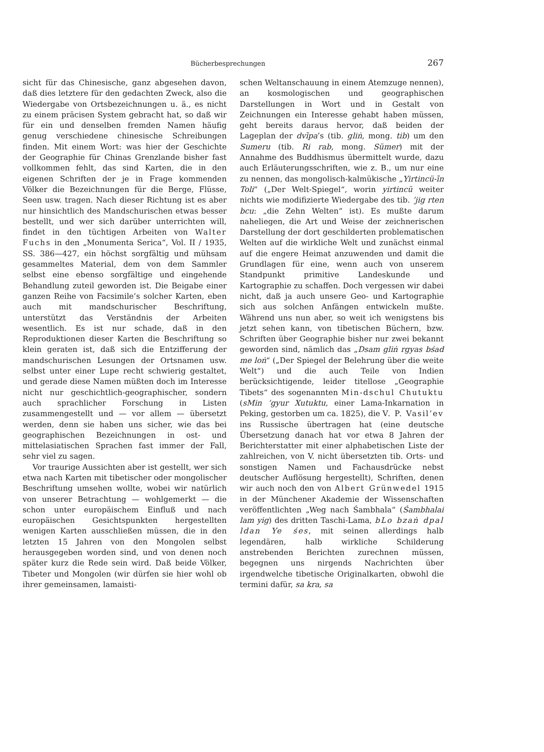Bücherbesprechungen 267
sicht für das Chinesische, ganz abgesehen davon, daß dies letztere für den gedachten Zweck, also die Wiedergabe von Ortsbezeichnungen u. ä., es nicht zu einem präcisen System gebracht hat, so daß wir für ein und denselben fremden Namen häufig genug verschiedene chinesische Schreibungen finden. Mit einem Wort: was hier der Geschichte der Geographie für Chinas Grenzlande bisher fast vollkommen fehlt, das sind Karten, die in den eigenen Schriften der je in Frage kommenden Völker die Bezeichnungen für die Berge, Flüsse, Seen usw. tragen. Nach dieser Richtung ist es aber nur hinsichtlich des Mandschurischen etwas besser bestellt, und wer sich darüber unterrichten will, findet in den tüchtigen Arbeiten von Walter Fuchs in den „Monumenta Serica“, Vol. II / 1935, SS. 386—427, ein höchst sorgfältig und mühsam gesammeltes Material, dem von dem Sammler selbst eine ebenso sorgfältige und eingehende Behandlung zuteil geworden ist. Die Beigabe einer ganzen Reihe von Facsimile’s solcher Karten, eben auch mit mandschurischer Beschriftung, unterstützt das Verständnis der Arbeiten wesentlich. Es ist nur schade, daß in den Reproduktionen dieser Karten die Beschriftung so klein geraten ist, daß sich die Entzifferung der mandschurischen Lesungen der Ortsnamen usw. selbst unter einer Lupe recht schwierig gestaltet, und gerade diese Namen müßten doch im Interesse nicht nur geschichtlich-geographischer, sondern auch sprachlicher Forschung in Listen zusammengestellt und — vor allem — übersetzt werden, denn sie haben uns sicher, wie das bei geographischen Bezeichnungen in ost- und mittelasiatischen Sprachen fast immer der Fall, sehr viel zu sagen.
Vor traurige Aussichten aber ist gestellt, wer sich etwa nach Karten mit tibetischer oder mongolischer Beschriftung umsehen wollte, wobei wir natürlich von unserer Betrachtung — wohlgemerkt — die schon unter europäischem Einfluß und nach europäischen Gesichtspunkten hergestellten wenigen Karten ausschließen müssen, die in den letzten 15 Jahren von den Mongolen selbst herausgegeben worden sind, und von denen noch später kurz die Rede sein wird. Daß beide Völker, Tibeter und Mongolen (wir dürfen sie hier wohl ob ihrer gemeinsamen, lamaisti-
schen Weltanschauung in einem Atemzuge nennen), an kosmologischen und geographischen Darstellungen in Wort und in Gestalt von Zeichnungen ein Interesse gehabt haben müssen, geht bereits daraus hervor, daß beiden der Lageplan der dvīpa’s (tib. gliṅ, mong. tib) um den Sumeru (tib. Ri rab, mong. Sümer) mit der Annahme des Buddhismus übermittelt wurde, dazu auch Erläuterungsschriften, wie z. B., um nur eine zu nennen, das mongolisch-kalmükische „Yirtincü-īn Toli“ („Der Welt-Spiegel“, worin yirtincü weiter nichts wie modifizierte Wiedergabe des tib. ’jig rten bcu: „die Zehn Welten“ ist). Es mußte darum naheliegen, die Art und Weise der zeichnerischen Darstellung der dort geschilderten problematischen Welten auf die wirkliche Welt und zunächst einmal auf die engere Heimat anzuwenden und damit die Grundlagen für eine, wenn auch von unserem Standpunkt primitive Landeskunde und Kartographie zu schaffen. Doch vergessen wir dabei nicht, daß ja auch unsere Geo- und Kartographie sich aus solchen Anfängen entwickeln mußte. Während uns nun aber, so weit ich wenigstens bis jetzt sehen kann, von tibetischen Büchern, bzw. Schriften über Geographie bisher nur zwei bekannt geworden sind, nämlich das „Dsam gliṅ rgyas bśad me loṅ“ („Der Spiegel der Belehrung über die weite Welt“) und die auch Teile von Indien berücksichtigende, leider titellose „Geographie Tibets“ des sogenannten Min-dschul Chutuktu (sMin ’gyur Xutuktu, einer Lama-Inkarnation in Peking, gestorben um ca. 1825), die V. P. Vasil’ev ins Russische übertragen hat (eine deutsche Übersetzung danach hat vor etwa 8 Jahren der Berichterstatter mit einer alphabetischen Liste der zahlreichen, von V. nicht übersetzten tib. Orts- und sonstigen Namen und Fachausdrücke nebst deutscher Auflösung hergestellt), Schriften, denen wir auch noch den von Albert Grünwedel 1915 in der Münchener Akademie der Wissenschaften veröffentlichten „Weg nach Śambhala“ (Śambhalai lam yig) des dritten Taschi-Lama, bLo bzaṅ dpal ldan Ye śes, mit seinen allerdings halb legendären, halb wirkliche Schilderung anstrebenden Berichten zurechnen müssen, begegnen uns nirgends Nachrichten über irgendwelche tibetische Originalkarten, obwohl die termini dafür, sa kra, sa